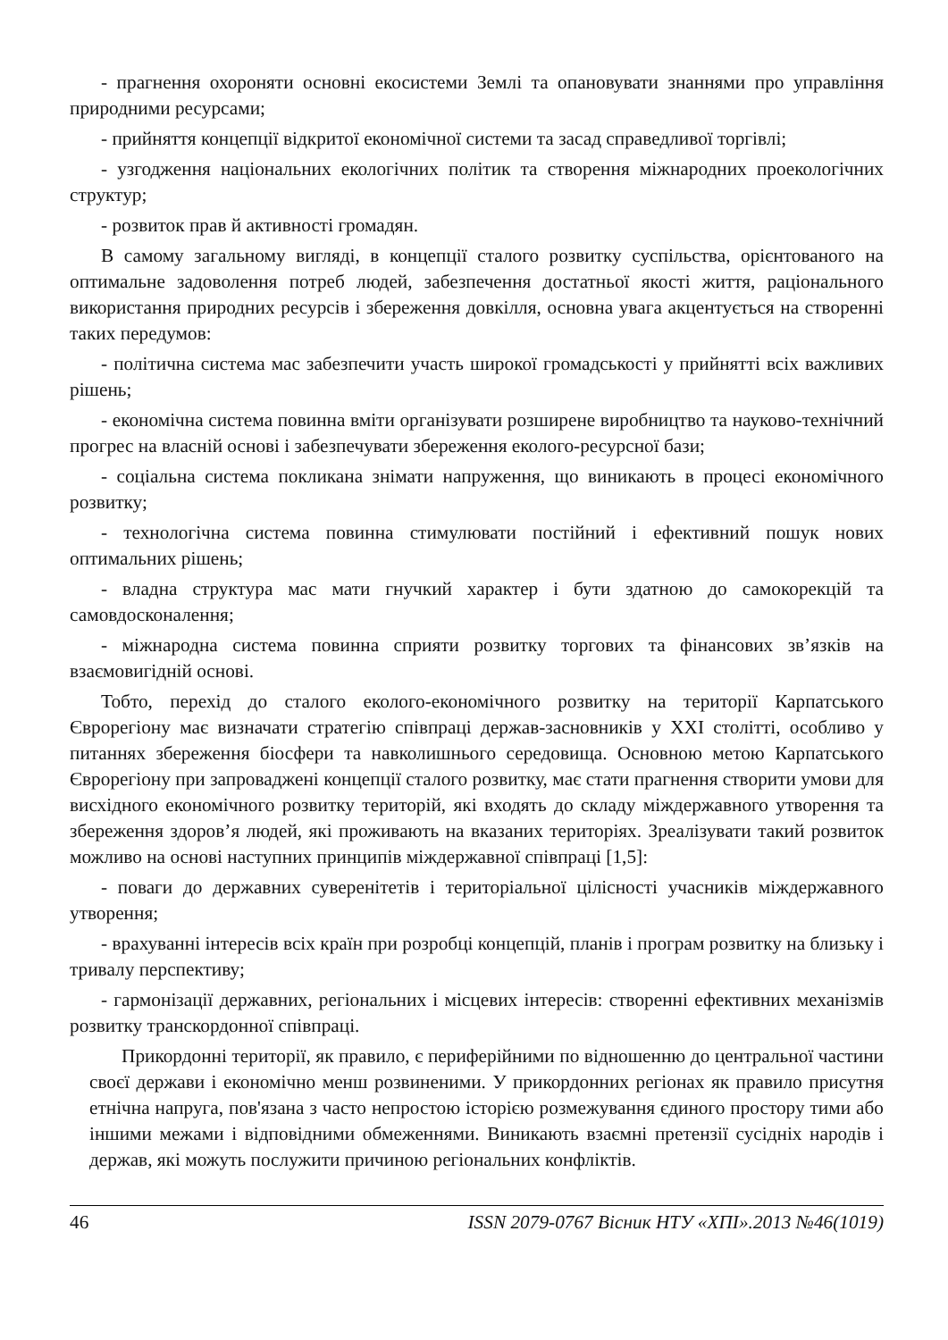- прагнення охороняти основні екосистеми Землі та опановувати знаннями про управління природними ресурсами;
- прийняття концепції відкритої економічної системи та засад справедливої торгівлі;
- узгодження національних екологічних політик та створення міжнародних проекологічних структур;
- розвиток прав й активності громадян.
В самому загальному вигляді, в концепції сталого розвитку суспільства, орієнтованого на оптимальне задоволення потреб людей, забезпечення достатньої якості життя, раціонального використання природних ресурсів і збереження довкілля, основна увага акцентується на створенні таких передумов:
- політична система мас забезпечити участь широкої громадськості у прийнятті всіх важливих рішень;
- економічна система повинна вміти організувати розширене виробництво та науково-технічний прогрес на власній основі і забезпечувати збереження еколого-ресурсної бази;
- соціальна система покликана знімати напруження, що виникають в процесі економічного розвитку;
- технологічна система повинна стимулювати постійний і ефективний пошук нових оптимальних рішень;
- владна структура мас мати гнучкий характер і бути здатною до самокорекцій та самовдосконалення;
- міжнародна система повинна сприяти розвитку торгових та фінансових зв’язків на взаємовигідній основі.
Тобто, перехід до сталого еколого-економічного розвитку на території Карпатського Єврорегіону має визначати стратегію співпраці держав-засновників у XXI столітті, особливо у питаннях збереження біосфери та навколишнього середовища. Основною метою Карпатського Єврорегіону при запроваджені концепції сталого розвитку, має стати прагнення створити умови для висхідного економічного розвитку територій, які входять до складу міждержавного утворення та збереження здоров’я людей, які проживають на вказаних територіях. Зреалізувати такий розвиток можливо на основі наступних принципів міждержавної співпраці [1,5]:
- поваги до державних суверенітетів і територіальної цілісності учасників міждержавного утворення;
- врахуванні інтересів всіх країн при розробці концепцій, планів і програм розвитку на близьку і тривалу перспективу;
- гармонізації державних, регіональних і місцевих інтересів: створенні ефективних механізмів розвитку транскордонної співпраці.
Прикордонні території, як правило, є периферійними по відношенню до центральної частини своєї держави і економічно менш розвиненими. У прикордонних регіонах як правило присутня етнічна напруга, пов'язана з часто непростою історією розмежування єдиного простору тими або іншими межами і відповідними обмеженнями. Виникають взаємні претензії сусідніх народів і держав, які можуть послужити причиною регіональних конфліктів.
46 ISSN 2079-0767 Вісник НТУ «ХПІ».2013 №46(1019)